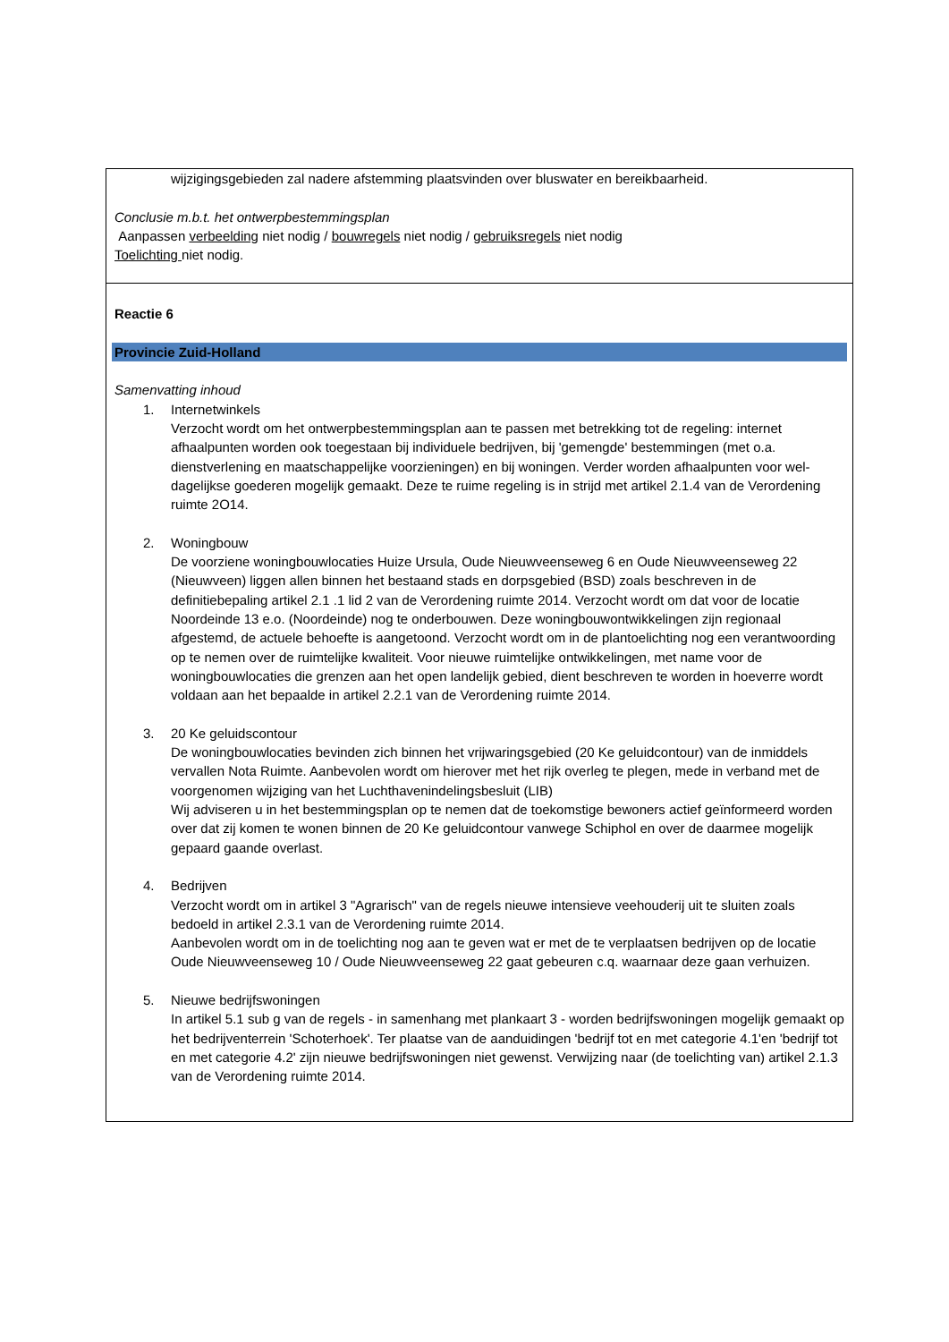wijzigingsgebieden zal nadere afstemming plaatsvinden over bluswater en bereikbaarheid.
Conclusie m.b.t. het ontwerpbestemmingsplan
Aanpassen verbeelding niet nodig / bouwregels niet nodig / gebruiksregels niet nodig
Toelichting niet nodig.
Reactie 6
Provincie Zuid-Holland
Samenvatting inhoud
1. Internetwinkels
Verzocht wordt om het ontwerpbestemmingsplan aan te passen met betrekking tot de regeling: internet afhaalpunten worden ook toegestaan bij individuele bedrijven, bij 'gemengde' bestemmingen (met o.a. dienstverlening en maatschappelijke voorzieningen) en bij woningen. Verder worden afhaalpunten voor wel- dagelijkse goederen mogelijk gemaakt. Deze te ruime regeling is in strijd met artikel 2.1.4 van de Verordening ruimte 2O14.
2. Woningbouw
De voorziene woningbouwlocaties Huize Ursula, Oude Nieuwveenseweg 6 en Oude Nieuwveenseweg 22 (Nieuwveen) liggen allen binnen het bestaand stads en dorpsgebied (BSD) zoals beschreven in de definitiebepaling artikel 2.1 .1 lid 2 van de Verordening ruimte 2014. Verzocht wordt om dat voor de locatie Noordeinde 13 e.o. (Noordeinde) nog te onderbouwen. Deze woningbouwontwikkelingen zijn regionaal afgestemd, de actuele behoefte is aangetoond. Verzocht wordt om in de plantoelichting nog een verantwoording op te nemen over de ruimtelijke kwaliteit. Voor nieuwe ruimtelijke ontwikkelingen, met name voor de woningbouwlocaties die grenzen aan het open landelijk gebied, dient beschreven te worden in hoeverre wordt voldaan aan het bepaalde in artikel 2.2.1 van de Verordening ruimte 2014.
3. 20 Ke geluidscontour
De woningbouwlocaties bevinden zich binnen het vrijwaringsgebied (20 Ke geluidcontour) van de inmiddels vervallen Nota Ruimte. Aanbevolen wordt om hierover met het rijk overleg te plegen, mede in verband met de voorgenomen wijziging van het Luchthavenindelingsbesluit (LIB)
Wij adviseren u in het bestemmingsplan op te nemen dat de toekomstige bewoners actief geïnformeerd worden over dat zij komen te wonen binnen de 20 Ke geluidcontour vanwege Schiphol en over de daarmee mogelijk gepaard gaande overlast.
4. Bedrijven
Verzocht wordt om in artikel 3 "Agrarisch" van de regels nieuwe intensieve veehouderij uit te sluiten zoals bedoeld in artikel 2.3.1 van de Verordening ruimte 2014.
Aanbevolen wordt om in de toelichting nog aan te geven wat er met de te verplaatsen bedrijven op de locatie Oude Nieuwveenseweg 10 / Oude Nieuwveenseweg 22 gaat gebeuren c.q. waarnaar deze gaan verhuizen.
5. Nieuwe bedrijfswoningen
In artikel 5.1 sub g van de regels - in samenhang met plankaart 3 - worden bedrijfswoningen mogelijk gemaakt op het bedrijventerrein 'Schoterhoek'. Ter plaatse van de aanduidingen 'bedrijf tot en met categorie 4.1'en 'bedrijf tot en met categorie 4.2' zijn nieuwe bedrijfswoningen niet gewenst. Verwijzing naar (de toelichting van) artikel 2.1.3 van de Verordening ruimte 2014.